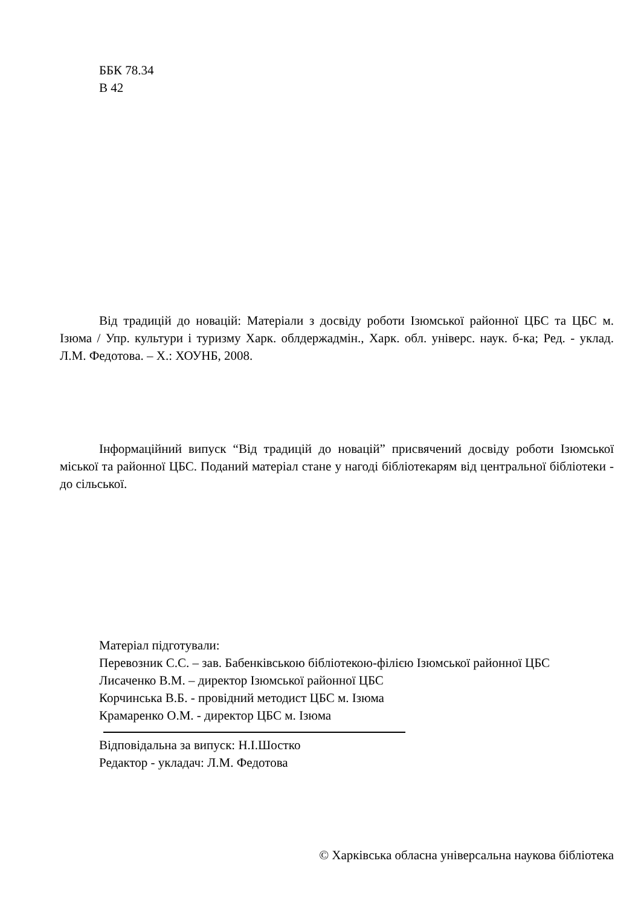ББК 78.34
В 42
Від традицій до новацій: Матеріали з досвіду роботи Ізюмської районної ЦБС та ЦБС м. Ізюма / Упр. культури і туризму Харк. облдержадмін., Харк. обл. універс. наук. б-ка; Ред. - уклад. Л.М. Федотова. – Х.: ХОУНБ, 2008.
Інформаційний випуск “Від традицій до новацій” присвячений досвіду роботи Ізюмської міської та районної ЦБС. Поданий матеріал стане у нагоді бібліотекарям від центральної бібліотеки - до сільської.
Матеріал підготували:
Перевозник С.С. – зав. Бабенківською бібліотекою-філією Ізюмської районної ЦБС
Лисаченко В.М. – директор Ізюмської районної ЦБС
Корчинська В.Б. - провідний методист ЦБС м. Ізюма
Крамаренко О.М. - директор ЦБС м. Ізюма
Відповідальна за випуск: Н.І.Шостко
Редактор - укладач: Л.М. Федотова
© Харківська обласна універсальна наукова бібліотека